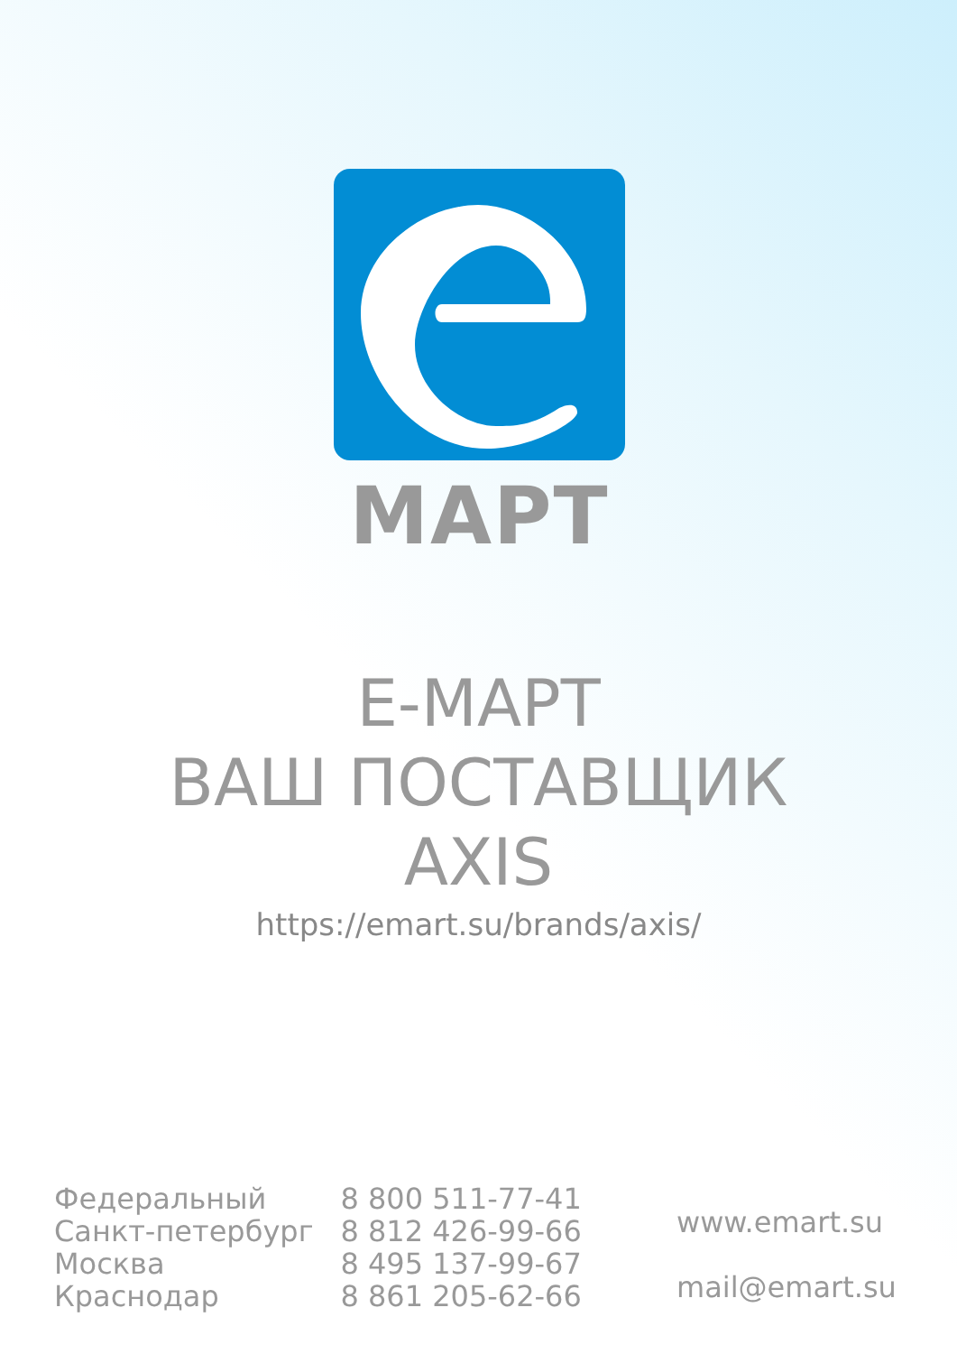МАРТ
Е-МАРТ
ВАШ ПОСТАВЩИК
AXIS
https://emart.su/brands/axis/
| Федеральный | 8 800 511-77-41 |
| Санкт-петербург | 8 812 426-99-66 |
| Москва | 8 495 137-99-67 |
| Краснодар | 8 861 205-62-66 |
www.emart.su
mail@emart.su